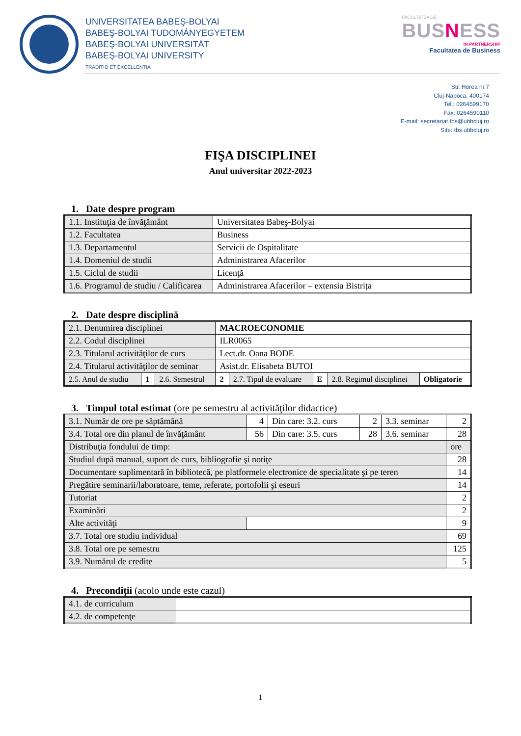UNIVERSITATEA BABEŞ-BOLYAI
BABEŞ-BOLYAI TUDOMÁNYEGYETEM
BABEŞ-BOLYAI UNIVERSITÄT
BABEŞ-BOLYAI UNIVERSITY
TRADITIO ET EXCELLENTIA
FACULTATEA DE
BUSNESS
IN PARTNERSHIP
Facultatea de Business
Str. Horea nr.7
Cluj-Napoca, 400174
Tel.: 0264599170
Fax: 0264590110
E-mail: secretariat.tbs@ubbcluj.ro
Site: tbs.ubbcluj.ro
FIŞA DISCIPLINEI
Anul universitar 2022-2023
1. Date despre program
| 1.1. Instituţia de învăţământ | Universitatea Babeş-Bolyai |
| 1.2. Facultatea | Business |
| 1.3. Departamentul | Servicii de Ospitalitate |
| 1.4. Domeniul de studii | Administrarea Afacerilor |
| 1.5. Ciclul de studii | Licenţă |
| 1.6. Programul de studiu / Calificarea | Administrarea Afacerilor – extensia Bistrița |
2. Date despre disciplină
| 2.1. Denumirea disciplinei | | | MACROECONOMIE | | | | |
| 2.2. Codul disciplinei | | | ILR0065 | | | | |
| 2.3. Titularul activităţilor de curs | | | Lect.dr. Oana BODE | | | | |
| 2.4. Titularul activităţilor de seminar | | | Asist.dr. Elisabeta BUTOI | | | | |
| 2.5. Anul de studiu | 1 | 2.6. Semestrul | 2 | 2.7. Tipul de evaluare | E | 2.8. Regimul disciplinei | Obligatorie |
3. Timpul total estimat (ore pe semestru al activităţilor didactice)
| 3.1. Număr de ore pe săptămână | | 4 | Din care: 3.2. curs | 2 | 3.3. seminar | 2 |
| 3.4. Total ore din planul de învăţământ | | 56 | Din care: 3.5. curs | 28 | 3.6. seminar | 28 |
| Distribuţia fondului de timp: | | | | | | ore |
| Studiul după manual, suport de curs, bibliografie şi notiţe | | | | | | 28 |
| Documentare suplimentară în bibliotecă, pe platformele electronice de specialitate şi pe teren | | | | | | 14 |
| Pregătire seminarii/laboratoare, teme, referate, portofolii şi eseuri | | | | | | 14 |
| Tutoriat | | | | | | 2 |
| Examinări | | | | | | 2 |
| Alte activităţi | | | | | | 9 |
| 3.7. Total ore studiu individual | | | | | | 69 |
| 3.8. Total ore pe semestru | | | | | | 125 |
| 3.9. Numărul de credite | | | | | | 5 |
4. Precondiţii (acolo unde este cazul)
| 4.1. de curriculum | |
| 4.2. de competenţe | |
1